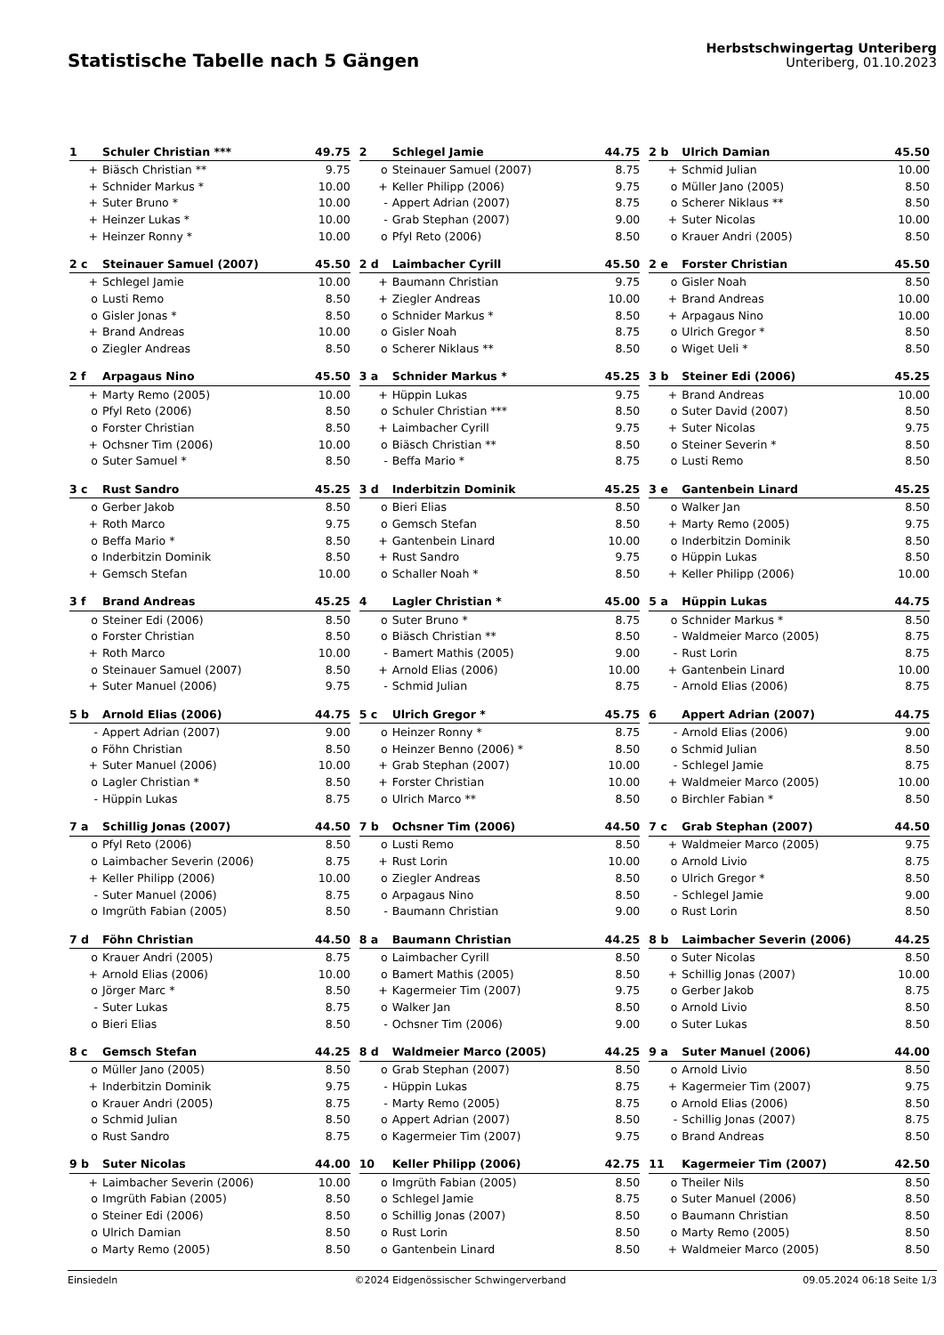Statistische Tabelle nach 5 Gängen
Herbstschwingertag Unteriberg
Unteriberg, 01.10.2023
| 1 | Schuler Christian *** | 49.75 |
| --- | --- | --- |
| + | Biäsch Christian ** | 9.75 |
| + | Schnider Markus * | 10.00 |
| + | Suter Bruno * | 10.00 |
| + | Heinzer Lukas * | 10.00 |
| + | Heinzer Ronny * | 10.00 |
| 2 | Schlegel Jamie | 44.75 |
| --- | --- | --- |
| o | Steinauer Samuel (2007) | 8.75 |
| + | Keller Philipp (2006) | 9.75 |
| - | Appert Adrian (2007) | 8.75 |
| - | Grab Stephan (2007) | 9.00 |
| o | Pfyl Reto (2006) | 8.50 |
| 2 b | Ulrich Damian | 45.50 |
| --- | --- | --- |
| + | Schmid Julian | 10.00 |
| o | Müller Jano (2005) | 8.50 |
| o | Scherer Niklaus ** | 8.50 |
| + | Suter Nicolas | 10.00 |
| o | Krauer Andri (2005) | 8.50 |
| 2 c | Steinauer Samuel (2007) | 45.50 |
| --- | --- | --- |
| + | Schlegel Jamie | 10.00 |
| o | Lusti Remo | 8.50 |
| o | Gisler Jonas * | 8.50 |
| + | Brand Andreas | 10.00 |
| o | Ziegler Andreas | 8.50 |
| 2 d | Laimbacher Cyrill | 45.50 |
| --- | --- | --- |
| + | Baumann Christian | 9.75 |
| + | Ziegler Andreas | 10.00 |
| o | Schnider Markus * | 8.50 |
| o | Gisler Noah | 8.75 |
| o | Scherer Niklaus ** | 8.50 |
| 2 e | Forster Christian | 45.50 |
| --- | --- | --- |
| o | Gisler Noah | 8.50 |
| + | Brand Andreas | 10.00 |
| + | Arpagaus Nino | 10.00 |
| o | Ulrich Gregor * | 8.50 |
| o | Wiget Ueli * | 8.50 |
| 2 f | Arpagaus Nino | 45.50 |
| --- | --- | --- |
| + | Marty Remo (2005) | 10.00 |
| o | Pfyl Reto (2006) | 8.50 |
| o | Forster Christian | 8.50 |
| + | Ochsner Tim (2006) | 10.00 |
| o | Suter Samuel * | 8.50 |
| 3 a | Schnider Markus * | 45.25 |
| --- | --- | --- |
| + | Hüppin Lukas | 9.75 |
| o | Schuler Christian *** | 8.50 |
| + | Laimbacher Cyrill | 9.75 |
| o | Biäsch Christian ** | 8.50 |
| - | Beffa Mario * | 8.75 |
| 3 b | Steiner Edi (2006) | 45.25 |
| --- | --- | --- |
| + | Brand Andreas | 10.00 |
| o | Suter David (2007) | 8.50 |
| + | Suter Nicolas | 9.75 |
| o | Steiner Severin * | 8.50 |
| o | Lusti Remo | 8.50 |
| 3 c | Rust Sandro | 45.25 |
| --- | --- | --- |
| o | Gerber Jakob | 8.50 |
| + | Roth Marco | 9.75 |
| o | Beffa Mario * | 8.50 |
| o | Inderbitzin Dominik | 8.50 |
| + | Gemsch Stefan | 10.00 |
| 3 d | Inderbitzin Dominik | 45.25 |
| --- | --- | --- |
| o | Bieri Elias | 8.50 |
| o | Gemsch Stefan | 8.50 |
| + | Gantenbein Linard | 10.00 |
| + | Rust Sandro | 9.75 |
| o | Schaller Noah * | 8.50 |
| 3 e | Gantenbein Linard | 45.25 |
| --- | --- | --- |
| o | Walker Jan | 8.50 |
| + | Marty Remo (2005) | 9.75 |
| o | Inderbitzin Dominik | 8.50 |
| o | Hüppin Lukas | 8.50 |
| + | Keller Philipp (2006) | 10.00 |
| 3 f | Brand Andreas | 45.25 |
| --- | --- | --- |
| o | Steiner Edi (2006) | 8.50 |
| o | Forster Christian | 8.50 |
| + | Roth Marco | 10.00 |
| o | Steinauer Samuel (2007) | 8.50 |
| + | Suter Manuel (2006) | 9.75 |
| 4 | Lagler Christian * | 45.00 |
| --- | --- | --- |
| o | Suter Bruno * | 8.75 |
| o | Biäsch Christian ** | 8.50 |
| - | Bamert Mathis (2005) | 9.00 |
| + | Arnold Elias (2006) | 10.00 |
| - | Schmid Julian | 8.75 |
| 5 a | Hüppin Lukas | 44.75 |
| --- | --- | --- |
| o | Schnider Markus * | 8.50 |
| - | Waldmeier Marco (2005) | 8.75 |
| - | Rust Lorin | 8.75 |
| + | Gantenbein Linard | 10.00 |
| - | Arnold Elias (2006) | 8.75 |
| 5 b | Arnold Elias (2006) | 44.75 |
| --- | --- | --- |
| - | Appert Adrian (2007) | 9.00 |
| o | Föhn Christian | 8.50 |
| + | Suter Manuel (2006) | 10.00 |
| o | Lagler Christian * | 8.50 |
| - | Hüppin Lukas | 8.75 |
| 5 c | Ulrich Gregor * | 45.75 |
| --- | --- | --- |
| o | Heinzer Ronny * | 8.75 |
| o | Heinzer Benno (2006) * | 8.50 |
| + | Grab Stephan (2007) | 10.00 |
| + | Forster Christian | 10.00 |
| o | Ulrich Marco ** | 8.50 |
| 6 | Appert Adrian (2007) | 44.75 |
| --- | --- | --- |
| - | Arnold Elias (2006) | 9.00 |
| o | Schmid Julian | 8.50 |
| - | Schlegel Jamie | 8.75 |
| + | Waldmeier Marco (2005) | 10.00 |
| o | Birchler Fabian * | 8.50 |
| 7 a | Schillig Jonas (2007) | 44.50 |
| --- | --- | --- |
| o | Pfyl Reto (2006) | 8.50 |
| o | Laimbacher Severin (2006) | 8.75 |
| + | Keller Philipp (2006) | 10.00 |
| - | Suter Manuel (2006) | 8.75 |
| o | Imgrüth Fabian (2005) | 8.50 |
| 7 b | Ochsner Tim (2006) | 44.50 |
| --- | --- | --- |
| o | Lusti Remo | 8.50 |
| + | Rust Lorin | 10.00 |
| o | Ziegler Andreas | 8.50 |
| o | Arpagaus Nino | 8.50 |
| - | Baumann Christian | 9.00 |
| 7 c | Grab Stephan (2007) | 44.50 |
| --- | --- | --- |
| + | Waldmeier Marco (2005) | 9.75 |
| o | Arnold Livio | 8.75 |
| o | Ulrich Gregor * | 8.50 |
| - | Schlegel Jamie | 9.00 |
| o | Rust Lorin | 8.50 |
| 7 d | Föhn Christian | 44.50 |
| --- | --- | --- |
| o | Krauer Andri (2005) | 8.75 |
| + | Arnold Elias (2006) | 10.00 |
| o | Jörger Marc * | 8.50 |
| - | Suter Lukas | 8.75 |
| o | Bieri Elias | 8.50 |
| 8 a | Baumann Christian | 44.25 |
| --- | --- | --- |
| o | Laimbacher Cyrill | 8.50 |
| o | Bamert Mathis (2005) | 8.50 |
| + | Kagermeier Tim (2007) | 9.75 |
| o | Walker Jan | 8.50 |
| - | Ochsner Tim (2006) | 9.00 |
| 8 b | Laimbacher Severin (2006) | 44.25 |
| --- | --- | --- |
| o | Suter Nicolas | 8.50 |
| + | Schillig Jonas (2007) | 10.00 |
| o | Gerber Jakob | 8.75 |
| o | Arnold Livio | 8.50 |
| o | Suter Lukas | 8.50 |
| 8 c | Gemsch Stefan | 44.25 |
| --- | --- | --- |
| o | Müller Jano (2005) | 8.50 |
| + | Inderbitzin Dominik | 9.75 |
| o | Krauer Andri (2005) | 8.75 |
| o | Schmid Julian | 8.50 |
| o | Rust Sandro | 8.75 |
| 8 d | Waldmeier Marco (2005) | 44.25 |
| --- | --- | --- |
| o | Grab Stephan (2007) | 8.50 |
| - | Hüppin Lukas | 8.75 |
| - | Marty Remo (2005) | 8.75 |
| o | Appert Adrian (2007) | 8.50 |
| o | Kagermeier Tim (2007) | 9.75 |
| 9 a | Suter Manuel (2006) | 44.00 |
| --- | --- | --- |
| o | Arnold Livio | 8.50 |
| + | Kagermeier Tim (2007) | 9.75 |
| o | Arnold Elias (2006) | 8.50 |
| - | Schillig Jonas (2007) | 8.75 |
| o | Brand Andreas | 8.50 |
| 9 b | Suter Nicolas | 44.00 |
| --- | --- | --- |
| + | Laimbacher Severin (2006) | 10.00 |
| o | Imgrüth Fabian (2005) | 8.50 |
| o | Steiner Edi (2006) | 8.50 |
| o | Ulrich Damian | 8.50 |
| o | Marty Remo (2005) | 8.50 |
| 10 | Keller Philipp (2006) | 42.75 |
| --- | --- | --- |
| o | Imgrüth Fabian (2005) | 8.50 |
| o | Schlegel Jamie | 8.75 |
| o | Schillig Jonas (2007) | 8.50 |
| o | Rust Lorin | 8.50 |
| o | Gantenbein Linard | 8.50 |
| 11 | Kagermeier Tim (2007) | 42.50 |
| --- | --- | --- |
| o | Theiler Nils | 8.50 |
| o | Suter Manuel (2006) | 8.50 |
| o | Baumann Christian | 8.50 |
| o | Marty Remo (2005) | 8.50 |
| + | Waldmeier Marco (2005) | 8.50 |
Einsiedeln ©2024 Eidgenössischer Schwingerverband 09.05.2024 06:18 Seite 1/3